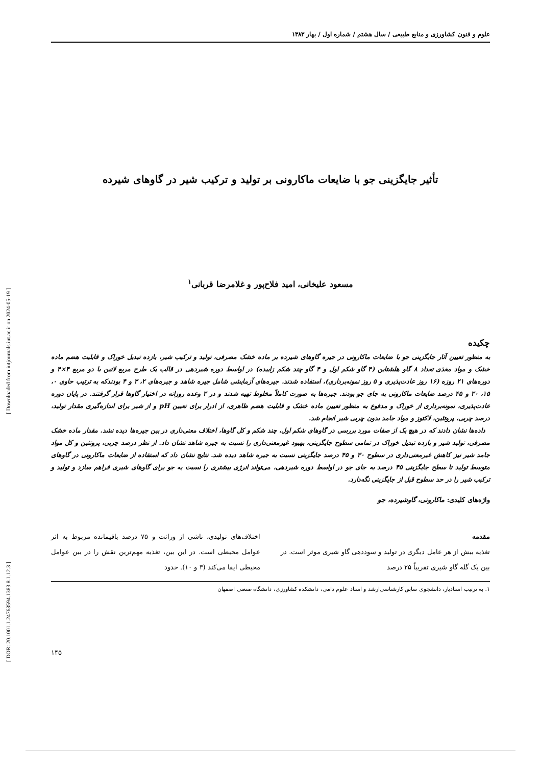[ DOR: 20.1001.1.24763594.1383.8.1.12.3 ] [ Downloaded from iutjournals.iut.ac.ir on 2024-05-19 ]
علوم و فنون کشاورزی و منابع طبیعی / سال هشتم / شماره اول / بهار ۱۳۸۳
تأثیر جایگزینی جو با ضایعات ماکارونی بر تولید و ترکیب شیر در گاوهای شیرده
مسعود علیخانی، امید فلاح‌پور و غلامرضا قربانی<sup>۱</sup>
چکیده
به منظور تعیین آثار جایگزینی جو با ضایعات ماکارونی در جیره گاوهای شیرده بر ماده خشک مصرفی، تولید و ترکیب شیر، بازده تبدیل خوراک و قابلیت هضم ماده خشک و مواد مغذی تعداد ۸ گاو هلشتاین (۴ گاو شکم اول و ۴ گاو چند شکم زاییده) در اواسط دوره شیردهی در قالب یک طرح مربع لاتین با دو مربع ۴×۴ و دوره‌های ۲۱ روزه (۱۶ روز عادت‌پذیری و ۵ روز نمونه‌برداری)، استفاده شدند. جیره‌های آزمایشی شامل جیره شاهد و جیره‌های ۲، ۳ و ۴ بودندکه به ترتیب حاوی ۰، ۱۵، ۳۰ و ۴۵ درصد ضایعات ماکارونی به جای جو بودند. جیره‌ها به صورت کاملاً مخلوط تهیه شدند و در ۳ وعده روزانه در اختیار گاوها قرار گرفتند. در پایان دوره عادت‌پذیری، نمونه‌برداری از خوراک و مدفوع به منظور تعیین ماده خشک و قابلیت هضم ظاهری، از ادرار برای تعیین pH و از شیر برای اندازه‌گیری مقدار تولید، درصد چربی، پروتئین، لاکتوز و مواد جامد بدون چربی شیر انجام شد.
داده‌ها نشان دادند که در هیچ یک از صفات مورد بررسی در گاوهای شکم اول، چند شکم و کل گاوها، اختلاف معنی‌داری در بین جیره‌ها دیده نشد. مقدار ماده خشک مصرفی، تولید شیر و بازده تبدیل خوراک در تمامی سطوح جایگزینی، بهبود غیرمعنی‌داری را نسبت به جیره شاهد نشان داد. از نظر درصد چربی، پروتئین و کل مواد جامد شیر نیز کاهش غیرمعنی‌داری در سطوح ۳۰ و ۴۵ درصد جایگزینی نسبت به جیره شاهد دیده شد. نتایج نشان داد که استفاده از ضایعات ماکارونی در گاوهای متوسط تولید تا سطح جایگزینی ۴۵ درصد به جای جو در اواسط دوره شیردهی، می‌تواند انرژی بیشتری را نسبت به جو برای گاوهای شیری فراهم سازد و تولید و ترکیب شیر را در حد سطوح قبل از جایگزینی نگه‌دارد.
واژه‌های کلیدی: ماکارونی، گاوشیرده، جو
مقدمه
تغذیه بیش از هر عامل دیگری در تولید و سوددهی گاو شیری موثر است. در بین یک گله گاو شیری تقریباً ۲۵ درصد
اختلاف‌های تولیدی، ناشی از وراثت و ۷۵ درصد باقیمانده مربوط به اثر عوامل محیطی است. در این بین، تغذیه مهم‌ترین نقش را در بین عوامل محیطی ایفا می‌کند (۳ و ۱۰). حدود
۱. به ترتیب استادیار، دانشجوی سابق کارشناسی‌ارشد و استاد علوم دامی، دانشکده کشاورزی، دانشگاه صنعتی اصفهان
۱۴۵